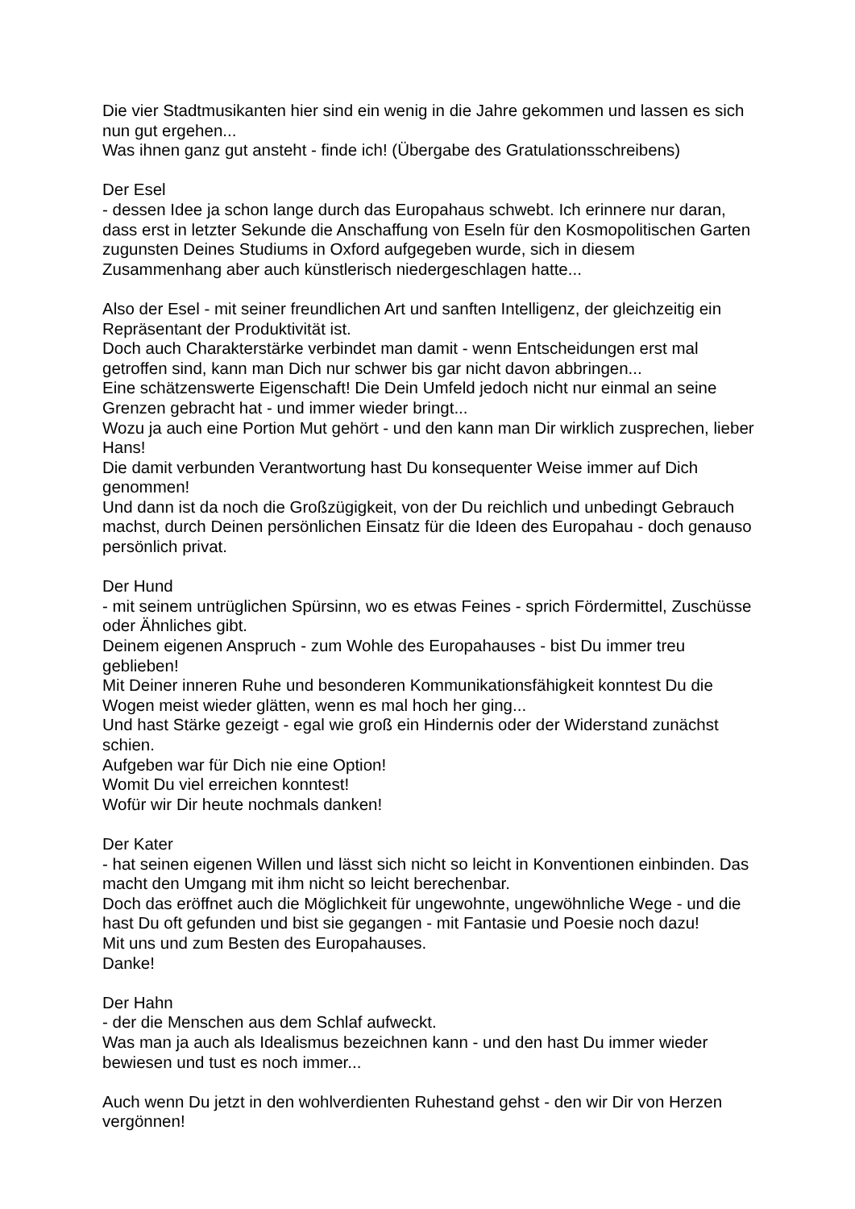Die vier Stadtmusikanten hier sind ein wenig in die Jahre gekommen und lassen es sich nun gut ergehen...
Was ihnen ganz gut ansteht - finde ich! (Übergabe des Gratulationsschreibens)
Der Esel
- dessen Idee ja schon lange durch das Europahaus schwebt. Ich erinnere nur daran, dass erst in letzter Sekunde die Anschaffung von Eseln für den Kosmopolitischen Garten zugunsten Deines Studiums in Oxford aufgegeben wurde, sich in diesem Zusammenhang aber auch künstlerisch niedergeschlagen hatte...
Also der Esel - mit seiner freundlichen Art und sanften Intelligenz, der gleichzeitig ein Repräsentant der Produktivität ist.
Doch auch Charakterstärke verbindet man damit - wenn Entscheidungen erst mal getroffen sind, kann man Dich nur schwer bis gar nicht davon abbringen...
Eine schätzenswerte Eigenschaft! Die Dein Umfeld jedoch nicht nur einmal an seine Grenzen gebracht hat - und immer wieder bringt...
Wozu ja auch eine Portion Mut gehört - und den kann man Dir wirklich zusprechen, lieber Hans!
Die damit verbunden Verantwortung hast Du konsequenter Weise immer auf Dich genommen!
Und dann ist da noch die Großzügigkeit, von der Du reichlich und unbedingt Gebrauch machst, durch Deinen persönlichen Einsatz für die Ideen des Europahau - doch genauso persönlich privat.
Der Hund
- mit seinem untrüglichen Spürsinn, wo es etwas Feines - sprich Fördermittel, Zuschüsse oder Ähnliches gibt.
Deinem eigenen Anspruch - zum Wohle des Europahauses - bist Du immer treu geblieben!
Mit Deiner inneren Ruhe und besonderen Kommunikationsfähigkeit konntest Du die Wogen meist wieder glätten, wenn es mal hoch her ging...
Und hast Stärke gezeigt - egal wie groß ein Hindernis oder der Widerstand zunächst schien.
Aufgeben war für Dich nie eine Option!
Womit Du viel erreichen konntest!
Wofür wir Dir heute nochmals danken!
Der Kater
- hat seinen eigenen Willen und lässt sich nicht so leicht in Konventionen einbinden. Das macht den Umgang mit ihm nicht so leicht berechenbar.
Doch das eröffnet auch die Möglichkeit für ungewohnte, ungewöhnliche Wege - und die hast Du oft gefunden und bist sie gegangen - mit Fantasie und Poesie noch dazu!
Mit uns und zum Besten des Europahauses.
Danke!
Der Hahn
- der die Menschen aus dem Schlaf aufweckt.
Was man ja auch als Idealismus bezeichnen kann - und den hast Du immer wieder bewiesen und tust es noch immer...
Auch wenn Du jetzt in den wohlverdienten Ruhestand gehst - den wir Dir von Herzen vergönnen!